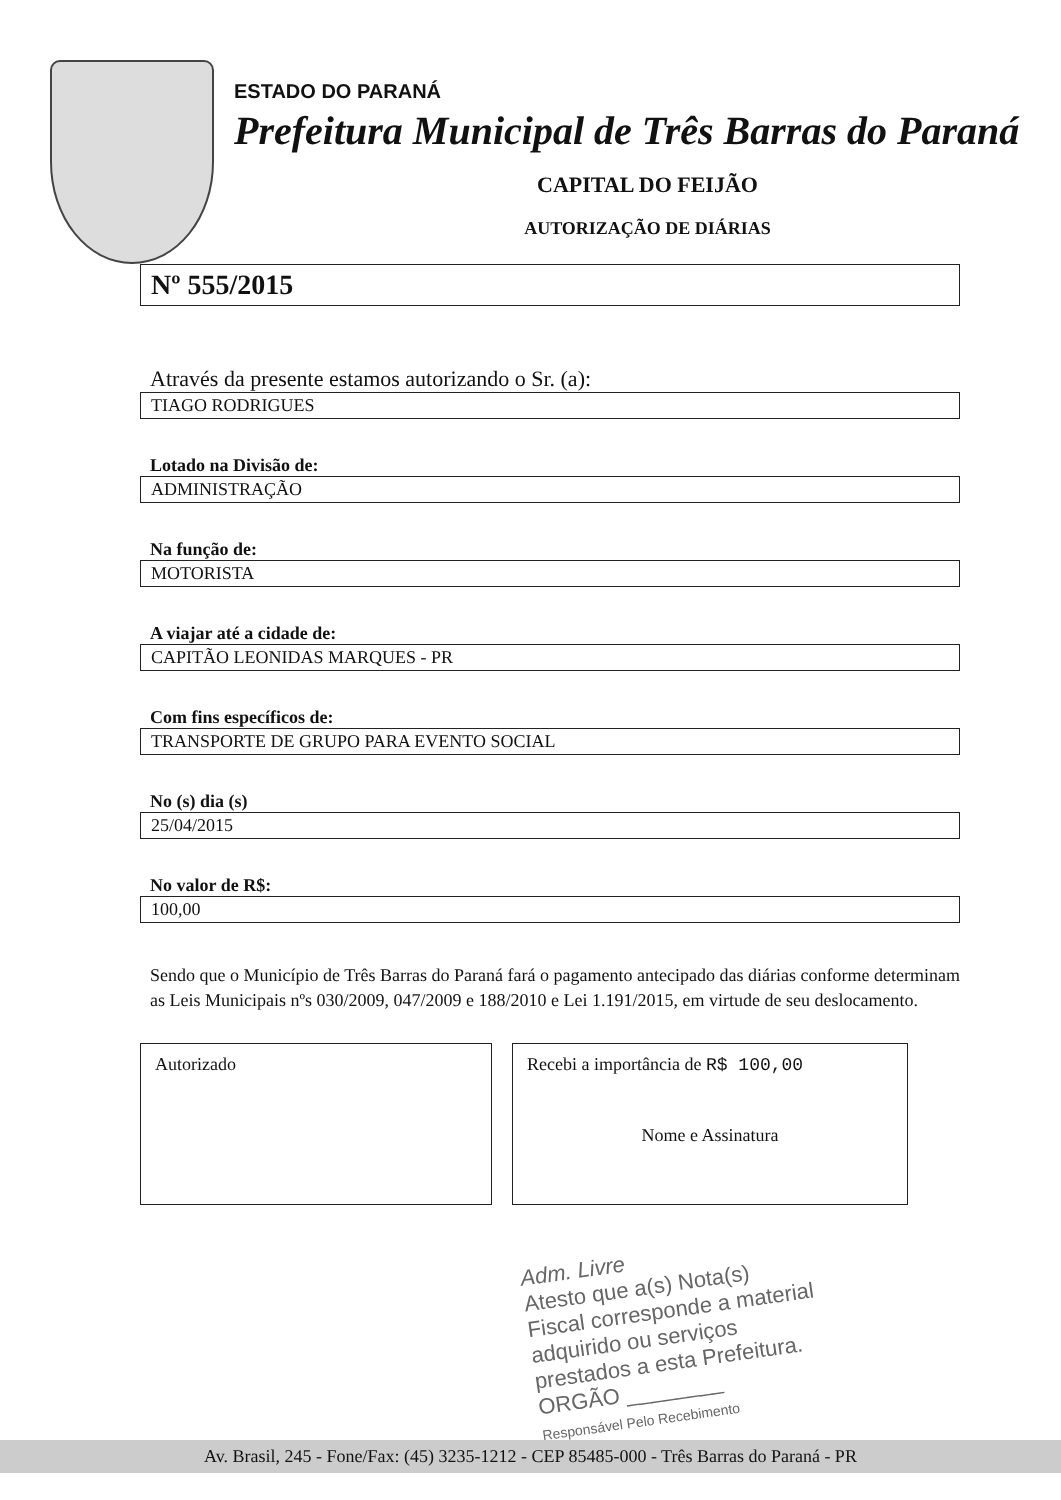ESTADO DO PARANÁ
Prefeitura Municipal de Três Barras do Paraná
CAPITAL DO FEIJÃO
AUTORIZAÇÃO DE DIÁRIAS
Nº 555/2015
Através da presente estamos autorizando o Sr. (a):
TIAGO RODRIGUES
Lotado na Divisão de:
ADMINISTRAÇÃO
Na função de:
MOTORISTA
A viajar até a cidade de:
CAPITÃO LEONIDAS MARQUES - PR
Com fins específicos de:
TRANSPORTE DE GRUPO PARA EVENTO SOCIAL
No (s) dia (s)
25/04/2015
No valor de R$:
100,00
Sendo que o Município de Três Barras do Paraná fará o pagamento antecipado das diárias conforme determinam as Leis Municipais nºs 030/2009, 047/2009 e 188/2010 e Lei 1.191/2015, em virtude de seu deslocamento.
Autorizado Recebi a importância de R$ 100,00
Nome e Assinatura
Adm. Livre
Atesto que a(s) Nota(s) Fiscal corresponde a material adquirido ou serviços prestados a esta Prefeitura.
ORGÃO ________
Responsável Pelo Recebimento
Av. Brasil, 245 - Fone/Fax: (45) 3235-1212 - CEP 85485-000 - Três Barras do Paraná - PR